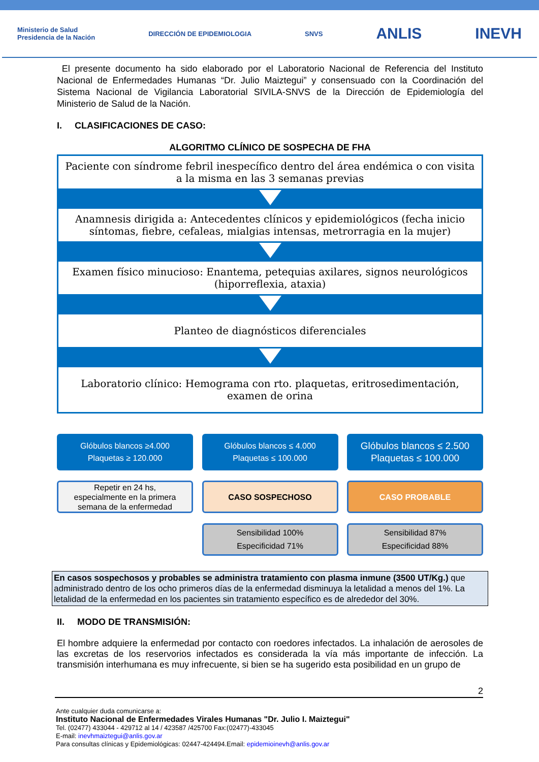Ministerio de Salud
Presidencia de la Nación
DIRECCIÓN DE EPIDEMIOLOGIA SNVS
ANLIS INEVH
El presente documento ha sido elaborado por el Laboratorio Nacional de Referencia del Instituto Nacional de Enfermedades Humanas “Dr. Julio Maiztegui” y consensuado con la Coordinación del Sistema Nacional de Vigilancia Laboratorial SIVILA-SNVS de la Dirección de Epidemiología del Ministerio de Salud de la Nación.
I. CLASIFICACIONES DE CASO:
ALGORITMO CLÍNICO DE SOSPECHA DE FHA
Paciente con síndrome febril inespecífico dentro del área endémica o con visita a la misma en las 3 semanas previas
Anamnesis dirigida a: Antecedentes clínicos y epidemiológicos (fecha inicio síntomas, fiebre, cefaleas, mialgias intensas, metrorragia en la mujer)
Examen físico minucioso: Enantema, petequias axilares, signos neurológicos (hiporreflexia, ataxia)
Planteo de diagnósticos diferenciales
Laboratorio clínico: Hemograma con rto. plaquetas, eritrosedimentación, examen de orina
Glóbulos blancos ≥4.000
Plaquetas ≥ 120.000
Repetir en 24 hs,
especialmente en la primera
semana de la enfermedad
Glóbulos blancos ≤ 4.000
Plaquetas ≤ 100.000
CASO SOSPECHOSO
Sensibilidad 100%
Especificidad 71%
Glóbulos blancos ≤ 2.500
Plaquetas ≤ 100.000
CASO PROBABLE
Sensibilidad 87%
Especificidad 88%
En casos sospechosos y probables se administra tratamiento con plasma inmune (3500 UT/Kg.) que administrado dentro de los ocho primeros días de la enfermedad disminuya la letalidad a menos del 1%. La letalidad de la enfermedad en los pacientes sin tratamiento específico es de alrededor del 30%.
II. MODO DE TRANSMISIÓN:
El hombre adquiere la enfermedad por contacto con roedores infectados. La inhalación de aerosoles de las excretas de los reservorios infectados es considerada la vía más importante de infección. La transmisión interhumana es muy infrecuente, si bien se ha sugerido esta posibilidad en un grupo de
2
Ante cualquier duda comunicarse a:
Instituto Nacional de Enfermedades Virales Humanas "Dr. Julio I. Maiztegui"
Tel. (02477) 433044 - 429712 al 14 / 423587 /425700 Fax:(02477)-433045
E-mail: inevhmaiztegui@anlis.gov.ar
Para consultas clínicas y Epidemiológicas: 02447-424494.Email: epidemioinevh@anlis.gov.ar